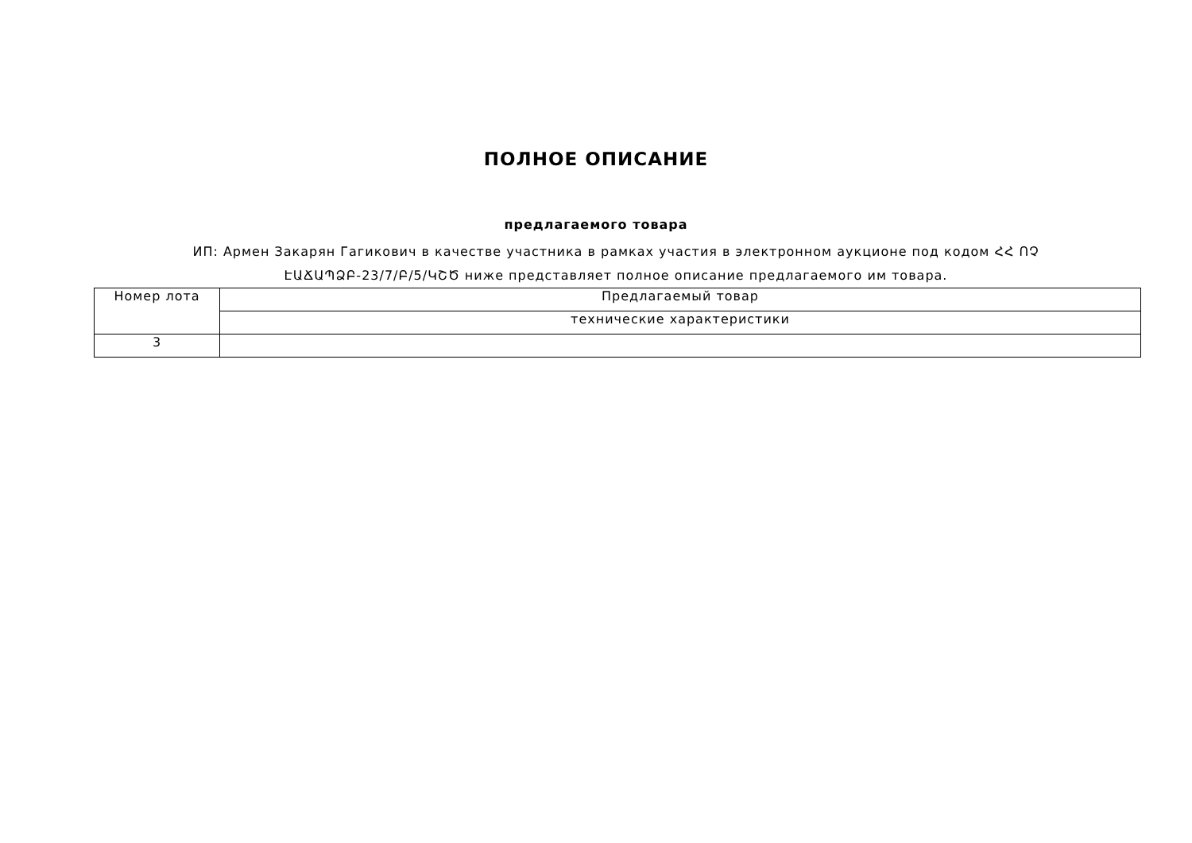ПОЛНОЕ ОПИСАНИЕ
предлагаемого товара
ИП: Армен Закарян Гагикович в качестве участника в рамках участия в электронном аукционе под кодом ՀՀ ՈՉ ԷԱՃԱՊՁԲ-23/7/Բ/5/ԿՇԾ ниже представляет полное описание предлагаемого им товара.
| Номер лота | Предлагаемый товар |
| | технические характеристики |
| 3 | |